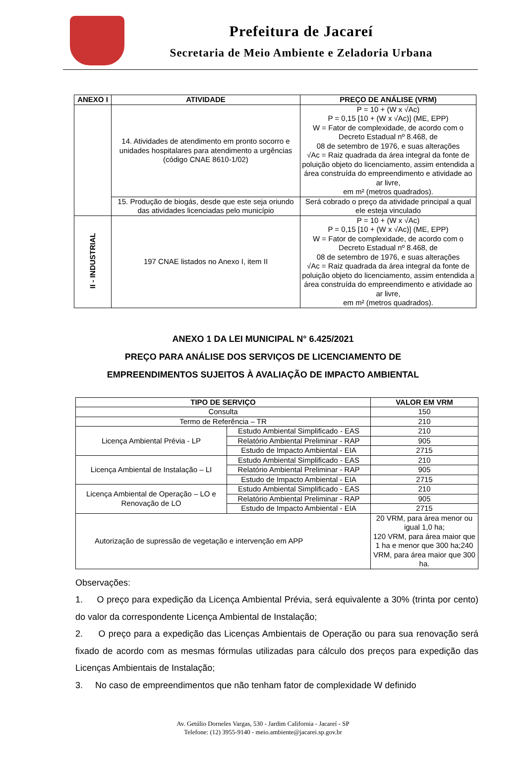Prefeitura de Jacareí
Secretaria de Meio Ambiente e Zeladoria Urbana
| ANEXO I | ATIVIDADE | PREÇO DE ANÁLISE (VRM) |
| --- | --- | --- |
| | 14. Atividades de atendimento em pronto socorro e unidades hospitalares para atendimento a urgências (código CNAE 8610-1/02) | P = 10 + (W x √Ac) P = 0,15 [10 + (W x √Ac)] (ME, EPP) W = Fator de complexidade, de acordo com o Decreto Estadual nº 8.468, de 08 de setembro de 1976, e suas alterações √Ac = Raiz quadrada da área integral da fonte de poluição objeto do licenciamento, assim entendida a área construída do empreendimento e atividade ao ar livre, em m² (metros quadrados). |
| | 15. Produção de biogás, desde que este seja oriundo das atividades licenciadas pelo município | Será cobrado o preço da atividade principal a qual ele esteja vinculado |
| II - INDUSTRIAL | 197 CNAE listados no Anexo I, item II | P = 10 + (W x √Ac) P = 0,15 [10 + (W x √Ac)] (ME, EPP) W = Fator de complexidade, de acordo com o Decreto Estadual nº 8.468, de 08 de setembro de 1976, e suas alterações √Ac = Raiz quadrada da área integral da fonte de poluição objeto do licenciamento, assim entendida a área construída do empreendimento e atividade ao ar livre, em m² (metros quadrados). |
ANEXO 1 DA LEI MUNICIPAL N° 6.425/2021
PREÇO PARA ANÁLISE DOS SERVIÇOS DE LICENCIAMENTO DE
EMPREENDIMENTOS SUJEITOS À AVALIAÇÃO DE IMPACTO AMBIENTAL
| TIPO DE SERVIÇO | | VALOR EM VRM |
| --- | --- | --- |
| Consulta | | 150 |
| Termo de Referência – TR | | 210 |
| Licença Ambiental Prévia - LP | Estudo Ambiental Simplificado - EAS | 210 |
| | Relatório Ambiental Preliminar - RAP | 905 |
| | Estudo de Impacto Ambiental - EIA | 2715 |
| Licença Ambiental de Instalação – LI | Estudo Ambiental Simplificado - EAS | 210 |
| | Relatório Ambiental Preliminar - RAP | 905 |
| | Estudo de Impacto Ambiental - EIA | 2715 |
| Licença Ambiental de Operação – LO e Renovação de LO | Estudo Ambiental Simplificado - EAS | 210 |
| | Relatório Ambiental Preliminar - RAP | 905 |
| | Estudo de Impacto Ambiental - EIA | 2715 |
| Autorização de supressão de vegetação e intervenção em APP | | 20 VRM, para área menor ou igual 1,0 ha; 120 VRM, para área maior que 1 ha e menor que 300 ha;240 VRM, para área maior que 300 ha. |
Observações:
1. O preço para expedição da Licença Ambiental Prévia, será equivalente a 30% (trinta por cento) do valor da correspondente Licença Ambiental de Instalação;
2. O preço para a expedição das Licenças Ambientais de Operação ou para sua renovação será fixado de acordo com as mesmas fórmulas utilizadas para cálculo dos preços para expedição das Licenças Ambientais de Instalação;
3. No caso de empreendimentos que não tenham fator de complexidade W definido
Av. Getúlio Dorneles Vargas, 530 - Jardim California - Jacareí - SP
Telefone: (12) 3955-9140 - meio.ambiente@jacarei.sp.gov.br